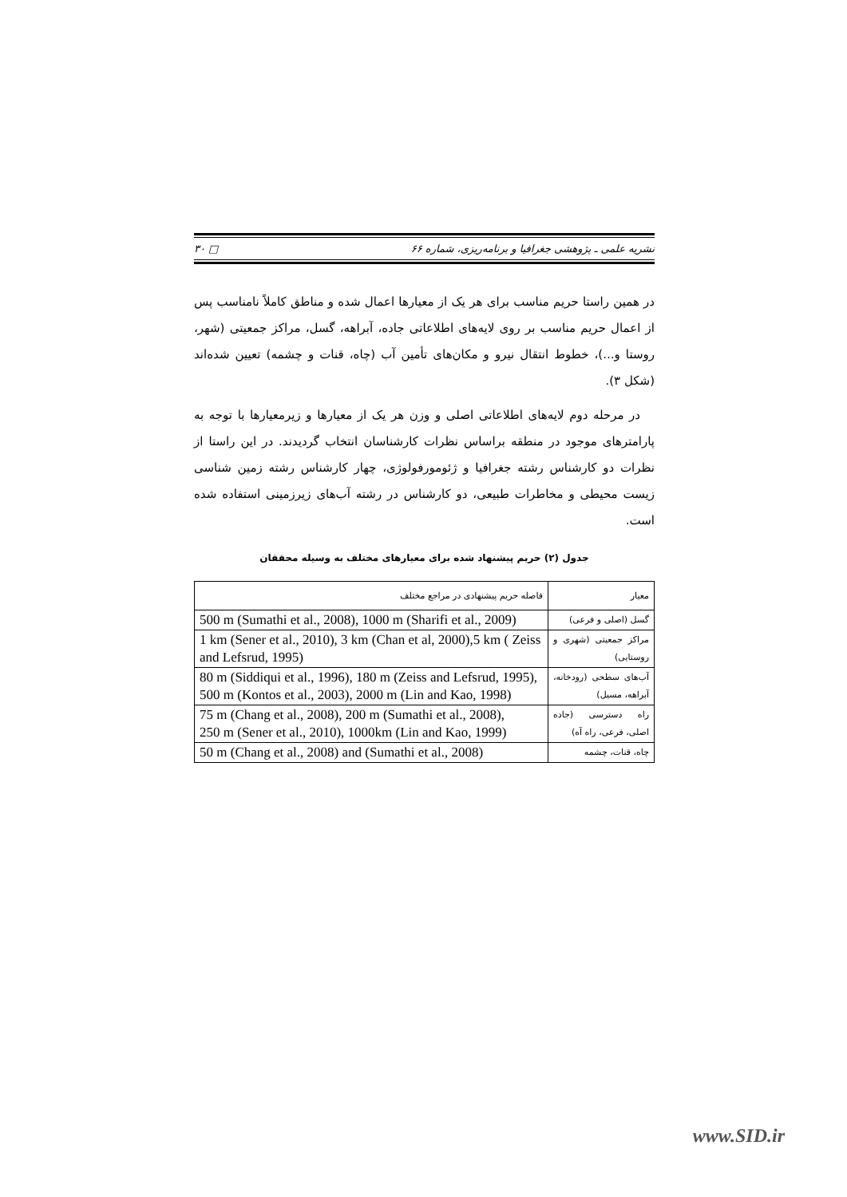نشریه علمی ـ پژوهشی جغرافیا و برنامه‌ریزی، شماره ۶۶ □ ۳۰
در همین راستا حریم مناسب برای هر یک از معیارها اعمال شده و مناطق کاملاً نامناسب پس از اعمال حریم مناسب بر روی لایه‌های اطلاعاتی جاده، آبراهه، گسل، مراکز جمعیتی (شهر، روستا و...)، خطوط انتقال نیرو و مکان‌های تأمین آب (چاه، قنات و چشمه) تعیین شده‌اند (شکل ۳).
در مرحله دوم لایه‌های اطلاعاتی اصلی و وزن هر یک از معیارها و زیرمعیارها با توجه به پارامترهای موجود در منطقه براساس نظرات کارشناسان انتخاب گردیدند. در این راستا از نظرات دو کارشناس رشته جغرافیا و ژئومورفولوژی، چهار کارشناس رشته زمین شناسی زیست محیطی و مخاطرات طبیعی، دو کارشناس در رشته آب‌های زیرزمینی استفاده شده است.
جدول (۲) حریم پیشنهاد شده برای معیارهای مختلف به وسیله محققان
| معیار | فاصله حریم پیشنهادی در مراجع مختلف |
| --- | --- |
| گسل (اصلی و فرعی) | 500 m (Sumathi et al., 2008), 1000 m (Sharifi et al., 2009) |
| مراکز جمعیتی (شهری و روستایی) | 1 km (Sener et al., 2010), 3 km (Chan et al, 2000),5 km ( Zeiss and Lefsrud, 1995) |
| آب‌های سطحی (رودخانه، آبراهه، مسیل) | 80 m (Siddiqui et al., 1996), 180 m (Zeiss and Lefsrud, 1995), 500 m (Kontos et al., 2003), 2000 m (Lin and Kao, 1998) |
| راه دسترسی (جاده اصلی، فرعی، راه آه) | 75 m (Chang et al., 2008), 200 m (Sumathi et al., 2008), 250 m (Sener et al., 2010), 1000km (Lin and Kao, 1999) |
| چاه، قنات، چشمه | 50 m (Chang et al., 2008) and (Sumathi et al., 2008) |
www.SID.ir